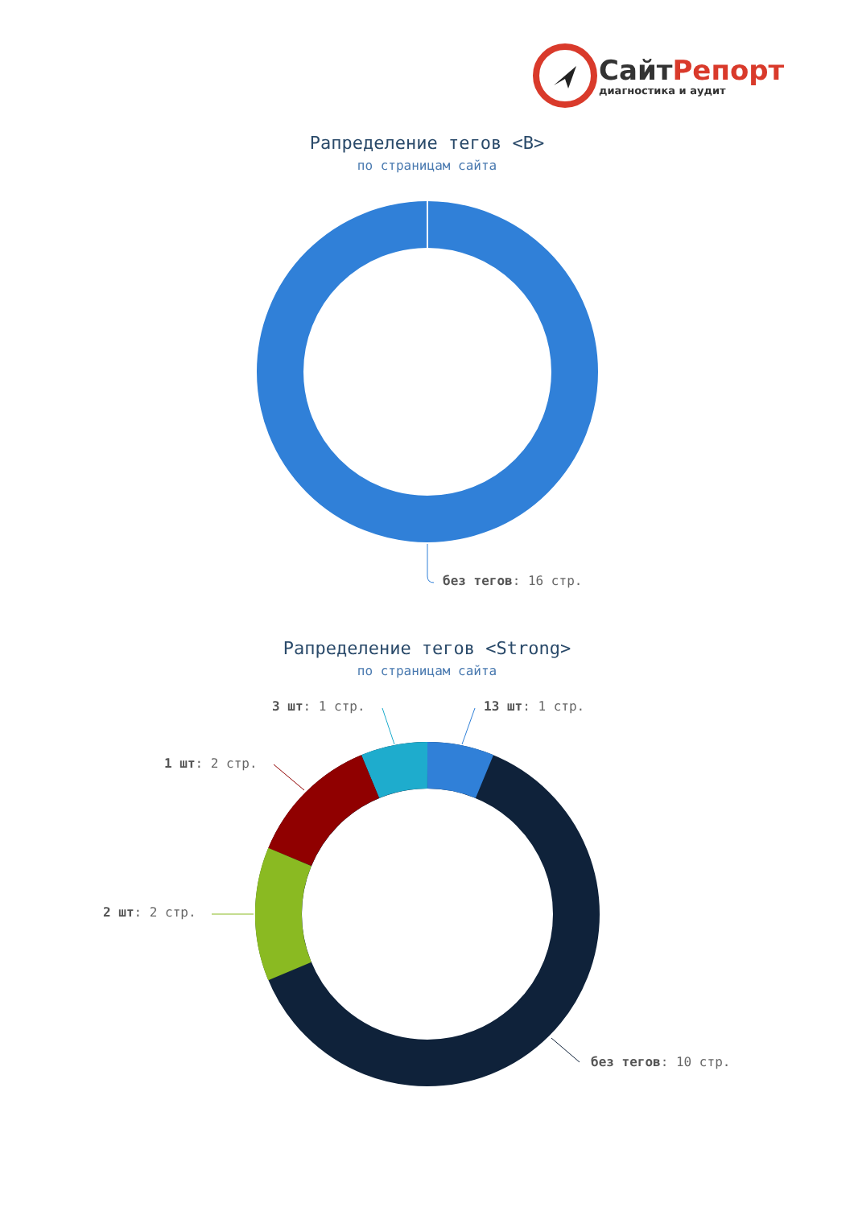СайтРепорт
диагностика и аудит
Рапределение тегов <B>
по страницам сайта
без тегов: 16 стр.
Рапределение тегов <Strong>
по страницам сайта
3 шт: 1 стр. 13 шт: 1 стр.
1 шт: 2 стр.
2 шт: 2 стр.
без тегов: 10 стр.